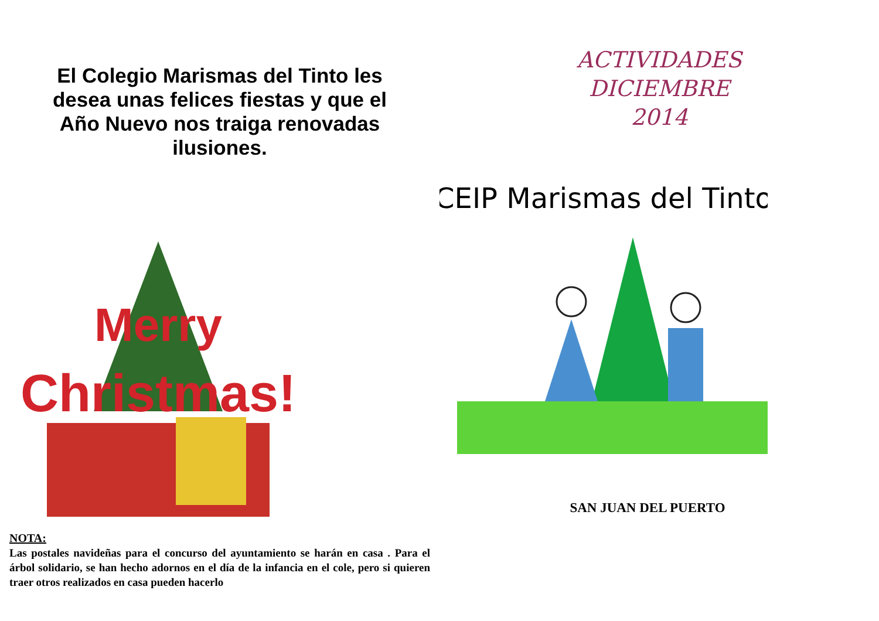El Colegio Marismas del Tinto les desea unas felices fiestas y que el Año Nuevo nos traiga renovadas ilusiones.
Merry
Christmas!
NOTA:
Las postales navideñas para el concurso del ayuntamiento se harán en casa . Para el árbol solidario, se han hecho adornos en el día de la infancia en el cole, pero si quieren traer otros realizados en casa pueden hacerlo
ACTIVIDADES
DICIEMBRE
2014
CEIP Marismas del Tinto
SAN JUAN DEL PUERTO